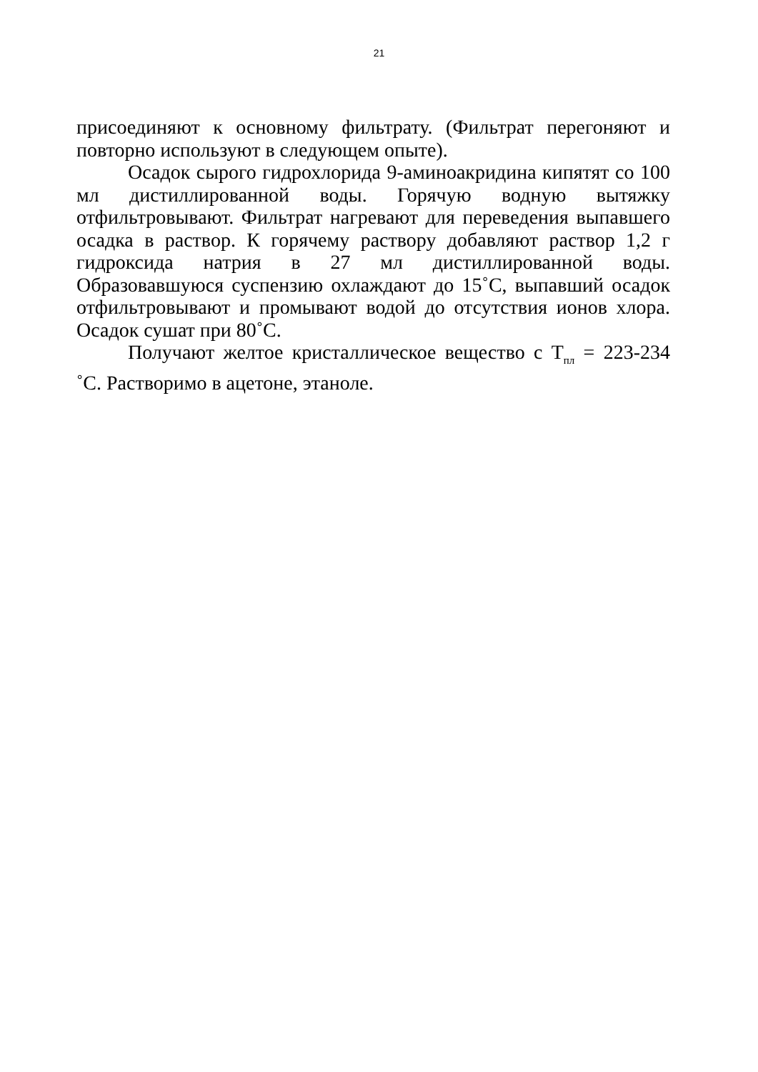21
присоединяют к основному фильтрату. (Фильтрат перегоняют и повторно используют в следующем опыте).
Осадок сырого гидрохлорида 9-аминоакридина кипятят со 100 мл дистиллированной воды. Горячую водную вытяжку отфильтровывают. Фильтрат нагревают для переведения выпавшего осадка в раствор. К горячему раствору добавляют раствор 1,2 г гидроксида натрия в 27 мл дистиллированной воды. Образовавшуюся суспензию охлаждают до 15˚С, выпавший осадок отфильтровывают и промывают водой до отсутствия ионов хлора. Осадок сушат при 80˚С.
Получают желтое кристаллическое вещество с Т<sub>пл</sub> = 223-234 ˚С. Растворимо в ацетоне, этаноле.